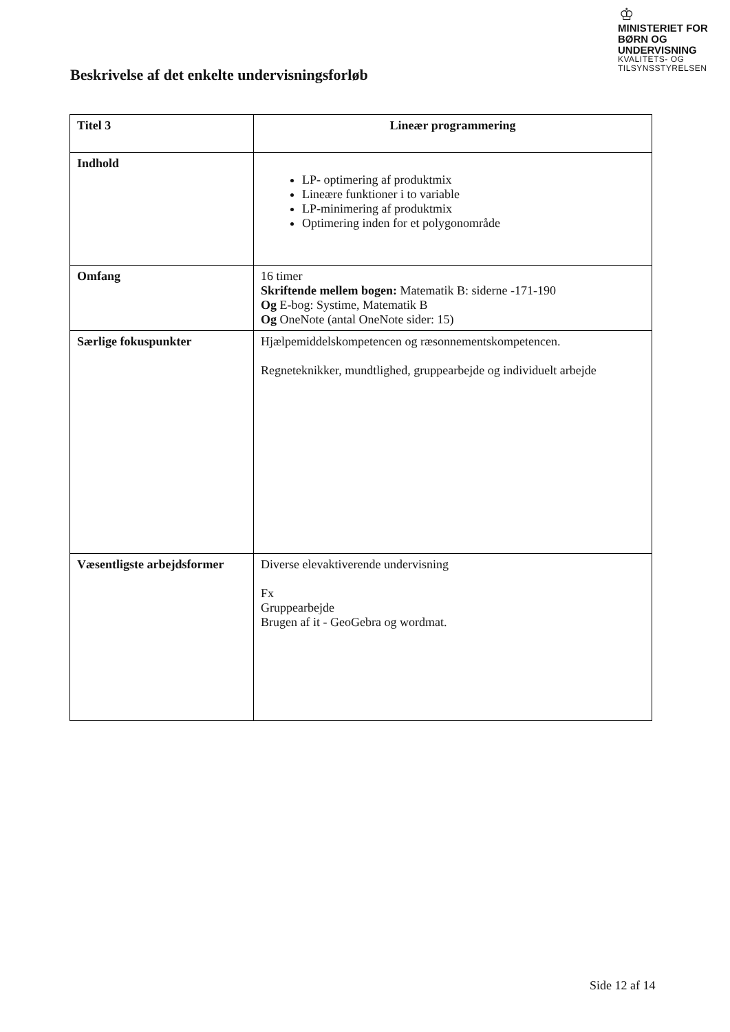♔
MINISTERIET FOR
BØRN OG
UNDERVISNING
KVALITETS- OG
TILSYNSSTYRELSEN
Beskrivelse af det enkelte undervisningsforløb
| Titel 3 | Lineær programmering |
| Indhold | LP- optimering af produktmix Lineære funktioner i to variable LP-minimering af produktmix Optimering inden for et polygonområde |
| Omfang | 16 timer Skriftende mellem bogen: Matematik B: siderne -171-190 Og E-bog: Systime, Matematik B Og OneNote (antal OneNote sider: 15) |
| Særlige fokuspunkter | Hjælpemiddelskompetencen og ræsonnementskompetencen. Regneteknikker, mundtlighed, gruppearbejde og individuelt arbejde |
| Væsentligste arbejdsformer | Diverse elevaktiverende undervisning Fx Gruppearbejde Brugen af it - GeoGebra og wordmat. |
Side 12 af 14